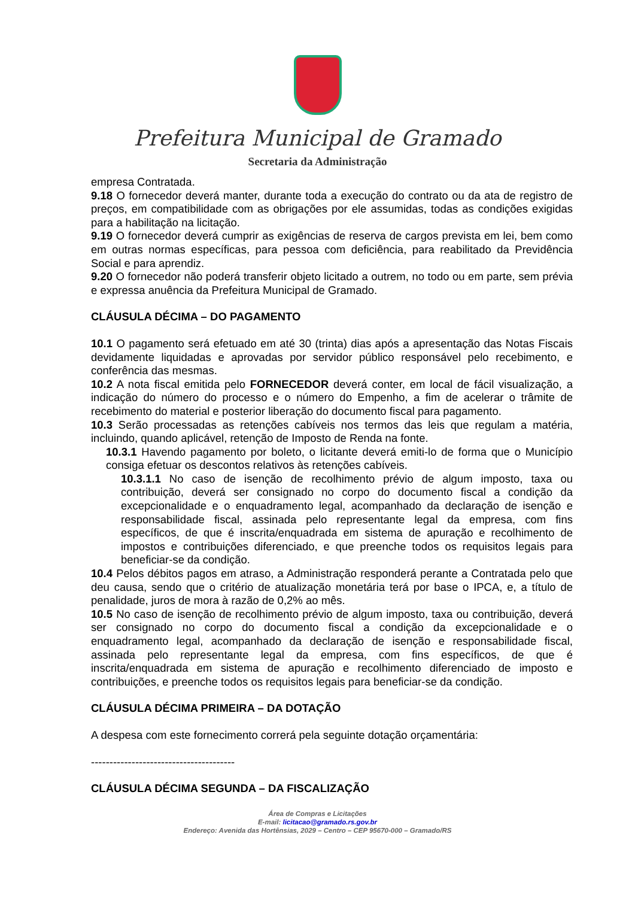Prefeitura Municipal de Gramado
Secretaria da Administração
empresa Contratada.
9.18 O fornecedor deverá manter, durante toda a execução do contrato ou da ata de registro de preços, em compatibilidade com as obrigações por ele assumidas, todas as condições exigidas para a habilitação na licitação.
9.19 O fornecedor deverá cumprir as exigências de reserva de cargos prevista em lei, bem como em outras normas específicas, para pessoa com deficiência, para reabilitado da Previdência Social e para aprendiz.
9.20 O fornecedor não poderá transferir objeto licitado a outrem, no todo ou em parte, sem prévia e expressa anuência da Prefeitura Municipal de Gramado.
CLÁUSULA DÉCIMA – DO PAGAMENTO
10.1 O pagamento será efetuado em até 30 (trinta) dias após a apresentação das Notas Fiscais devidamente liquidadas e aprovadas por servidor público responsável pelo recebimento, e conferência das mesmas.
10.2 A nota fiscal emitida pelo FORNECEDOR deverá conter, em local de fácil visualização, a indicação do número do processo e o número do Empenho, a fim de acelerar o trâmite de recebimento do material e posterior liberação do documento fiscal para pagamento.
10.3 Serão processadas as retenções cabíveis nos termos das leis que regulam a matéria, incluindo, quando aplicável, retenção de Imposto de Renda na fonte.
10.3.1 Havendo pagamento por boleto, o licitante deverá emiti-lo de forma que o Município consiga efetuar os descontos relativos às retenções cabíveis.
10.3.1.1 No caso de isenção de recolhimento prévio de algum imposto, taxa ou contribuição, deverá ser consignado no corpo do documento fiscal a condição da excepcionalidade e o enquadramento legal, acompanhado da declaração de isenção e responsabilidade fiscal, assinada pelo representante legal da empresa, com fins específicos, de que é inscrita/enquadrada em sistema de apuração e recolhimento de impostos e contribuições diferenciado, e que preenche todos os requisitos legais para beneficiar-se da condição.
10.4 Pelos débitos pagos em atraso, a Administração responderá perante a Contratada pelo que deu causa, sendo que o critério de atualização monetária terá por base o IPCA, e, a título de penalidade, juros de mora à razão de 0,2% ao mês.
10.5 No caso de isenção de recolhimento prévio de algum imposto, taxa ou contribuição, deverá ser consignado no corpo do documento fiscal a condição da excepcionalidade e o enquadramento legal, acompanhado da declaração de isenção e responsabilidade fiscal, assinada pelo representante legal da empresa, com fins específicos, de que é inscrita/enquadrada em sistema de apuração e recolhimento diferenciado de imposto e contribuições, e preenche todos os requisitos legais para beneficiar-se da condição.
CLÁUSULA DÉCIMA PRIMEIRA – DA DOTAÇÃO
A despesa com este fornecimento correrá pela seguinte dotação orçamentária:
---------------------------------------
CLÁUSULA DÉCIMA SEGUNDA – DA FISCALIZAÇÃO
Área de Compras e Licitações
E-mail: licitacao@gramado.rs.gov.br
Endereço: Avenida das Hortênsias, 2029 – Centro – CEP 95670-000 – Gramado/RS